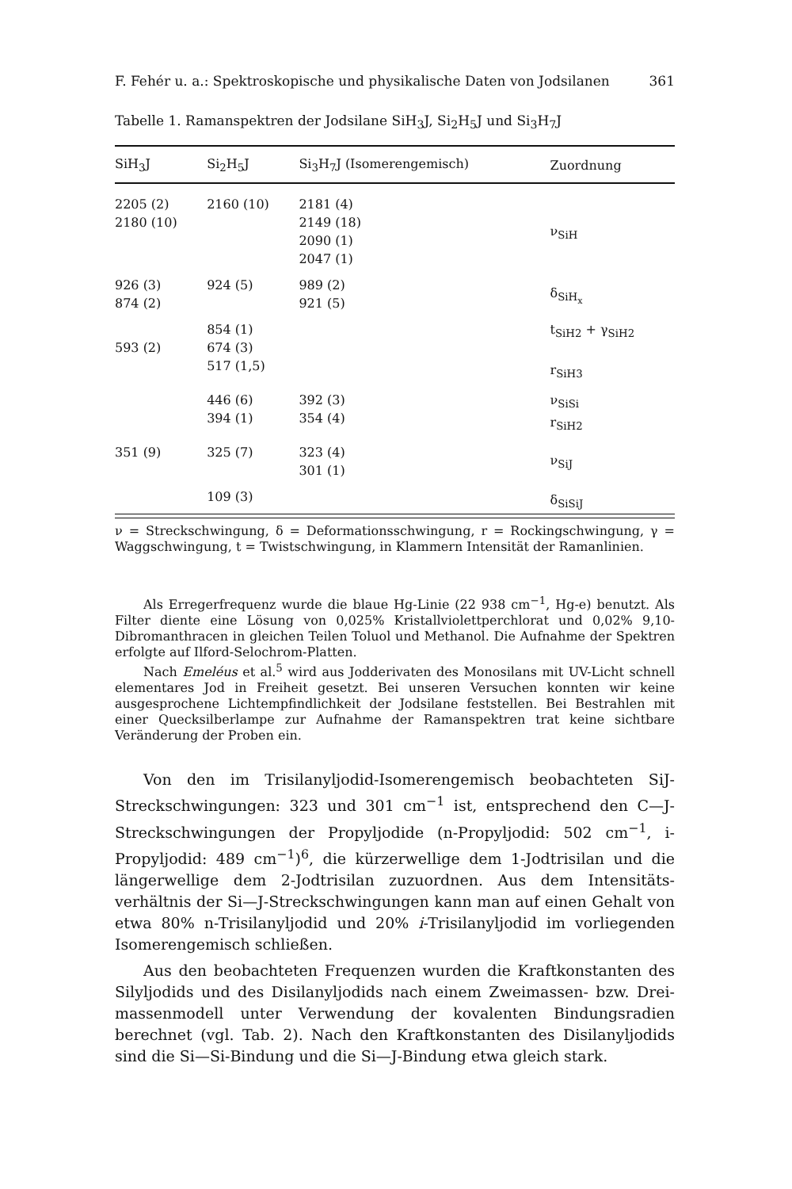F. Fehér u. a.: Spektroskopische und physikalische Daten von Jodsilanen 361
Tabelle 1. Ramanspektren der Jodsilane SiH<sub>3</sub>J, Si<sub>2</sub>H<sub>5</sub>J und Si<sub>3</sub>H<sub>7</sub>J
| SiH<sub>3</sub>J | Si<sub>2</sub>H<sub>5</sub>J | Si<sub>3</sub>H<sub>7</sub>J (Isomerengemisch) | Zuordnung |
| --- | --- | --- | --- |
| 2205 (2) 2180 (10) | 2160 (10) | 2181 (4) 2149 (18) 2090 (1) 2047 (1) | ν<sub>SiH</sub> |
| 926 (3) 874 (2) | 924 (5) | 989 (2) 921 (5) | δ<sub>SiH<sub>x</sub></sub> |
| 593 (2) | 854 (1) 674 (3) 517 (1,5) | | t<sub>SiH2</sub> + γ<sub>SiH2</sub> r<sub>SiH3</sub> |
| | 446 (6) 394 (1) | 392 (3) 354 (4) | ν<sub>SiSi</sub> r<sub>SiH2</sub> |
| 351 (9) | 325 (7) | 323 (4) 301 (1) | ν<sub>SiJ</sub> |
| | 109 (3) | | δ<sub>SiSiJ</sub> |
ν = Streckschwingung, δ = Deformationsschwingung, r = Rocking­schwingung, γ = Waggschwingung, t = Twistschwingung, in Klammern Intensität der Ramanlinien.
Als Erregerfrequenz wurde die blaue Hg-Linie (22 938 cm<sup>−1</sup>, Hg-e) benutzt. Als Filter diente eine Lösung von 0,025% Kristallviolettperchlorat und 0,02% 9,10-Dibromanthracen in gleichen Teilen Toluol und Methanol. Die Aufnahme der Spektren erfolgte auf Ilford-Selochrom-Platten.
Nach Emeléus et al.<sup>5</sup> wird aus Jodderivaten des Monosilans mit UV-Licht schnell elementares Jod in Freiheit gesetzt. Bei unseren Versuchen konnten wir keine ausgesprochene Lichtempfindlichkeit der Jodsilane feststellen. Bei Bestrahlen mit einer Quecksilberlampe zur Aufnahme der Raman­spektren trat keine sichtbare Veränderung der Proben ein.
Von den im Trisilanyljodid-Isomerengemisch beobachteten SiJ-Streckschwingungen: 323 und 301 cm<sup>−1</sup> ist, entsprechend den C—J-Streckschwingungen der Propyljodide (n-Propyljodid: 502 cm<sup>−1</sup>, i-Propyljodid: 489 cm<sup>−1</sup>)<sup>6</sup>, die kürzerwellige dem 1-Jodtrisilan und die längerwellige dem 2-Jodtrisilan zuzuordnen. Aus dem Intensitäts­verhältnis der Si—J-Streckschwingungen kann man auf einen Gehalt von etwa 80% n-Trisilanyljodid und 20% i-Trisilanyljodid im vor­liegenden Isomerengemisch schließen.
Aus den beobachteten Frequenzen wurden die Kraftkonstanten des Silyljodids und des Disilanyljodids nach einem Zweimassen- bzw. Drei­massenmodell unter Verwendung der kovalenten Bindungsradien berechnet (vgl. Tab. 2). Nach den Kraftkonstanten des Disilanyljodids sind die Si—Si-Bindung und die Si—J-Bindung etwa gleich stark.